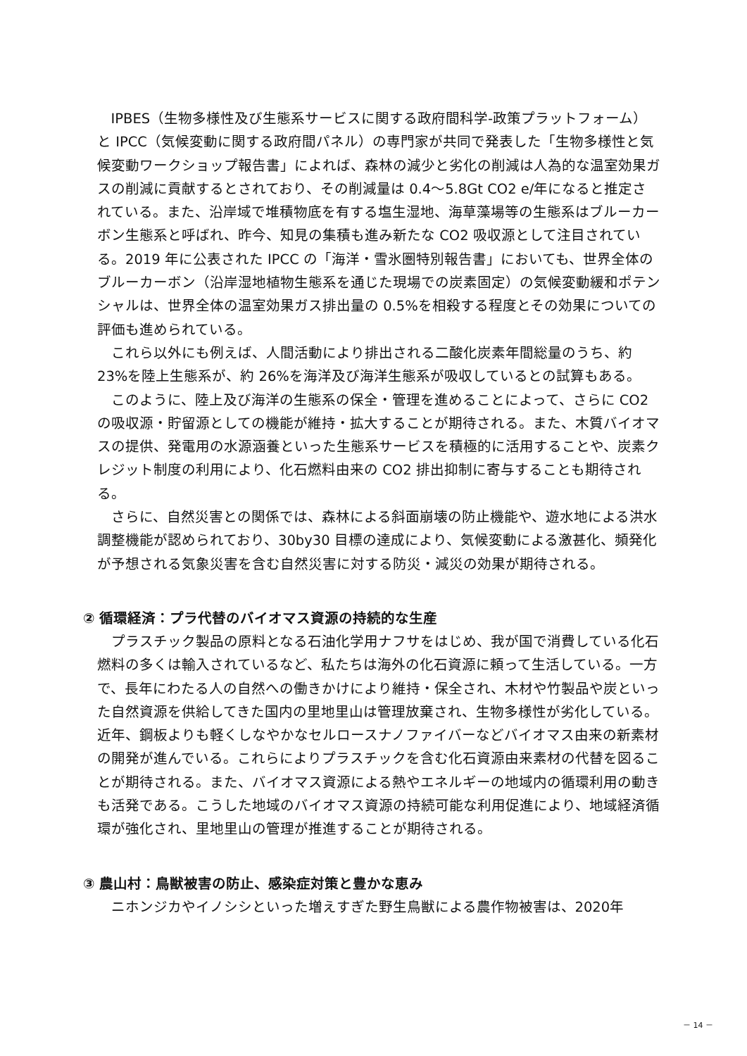IPBES（生物多様性及び生態系サービスに関する政府間科学-政策プラットフォーム）と IPCC（気候変動に関する政府間パネル）の専門家が共同で発表した「生物多様性と気候変動ワークショップ報告書」によれば、森林の減少と劣化の削減は人為的な温室効果ガスの削減に貢献するとされており、その削減量は 0.4～5.8Gt CO2 e/年になると推定されている。また、沿岸域で堆積物底を有する塩生湿地、海草藻場等の生態系はブルーカーボン生態系と呼ばれ、昨今、知見の集積も進み新たな CO2 吸収源として注目されている。2019 年に公表された IPCC の「海洋・雪氷圏特別報告書」においても、世界全体のブルーカーボン（沿岸湿地植物生態系を通じた現場での炭素固定）の気候変動緩和ポテンシャルは、世界全体の温室効果ガス排出量の 0.5%を相殺する程度とその効果についての評価も進められている。
これら以外にも例えば、人間活動により排出される二酸化炭素年間総量のうち、約 23%を陸上生態系が、約 26%を海洋及び海洋生態系が吸収しているとの試算もある。
このように、陸上及び海洋の生態系の保全・管理を進めることによって、さらに CO2 の吸収源・貯留源としての機能が維持・拡大することが期待される。また、木質バイオマスの提供、発電用の水源涵養といった生態系サービスを積極的に活用することや、炭素クレジット制度の利用により、化石燃料由来の CO2 排出抑制に寄与することも期待される。
さらに、自然災害との関係では、森林による斜面崩壊の防止機能や、遊水地による洪水調整機能が認められており、30by30 目標の達成により、気候変動による激甚化、頻発化が予想される気象災害を含む自然災害に対する防災・減災の効果が期待される。
② 循環経済：プラ代替のバイオマス資源の持続的な生産
プラスチック製品の原料となる石油化学用ナフサをはじめ、我が国で消費している化石燃料の多くは輸入されているなど、私たちは海外の化石資源に頼って生活している。一方で、長年にわたる人の自然への働きかけにより維持・保全され、木材や竹製品や炭といった自然資源を供給してきた国内の里地里山は管理放棄され、生物多様性が劣化している。近年、鋼板よりも軽くしなやかなセルロースナノファイバーなどバイオマス由来の新素材の開発が進んでいる。これらによりプラスチックを含む化石資源由来素材の代替を図ることが期待される。また、バイオマス資源による熱やエネルギーの地域内の循環利用の動きも活発である。こうした地域のバイオマス資源の持続可能な利用促進により、地域経済循環が強化され、里地里山の管理が推進することが期待される。
③ 農山村：鳥獣被害の防止、感染症対策と豊かな恵み
ニホンジカやイノシシといった増えすぎた野生鳥獣による農作物被害は、2020年
－ 14 －